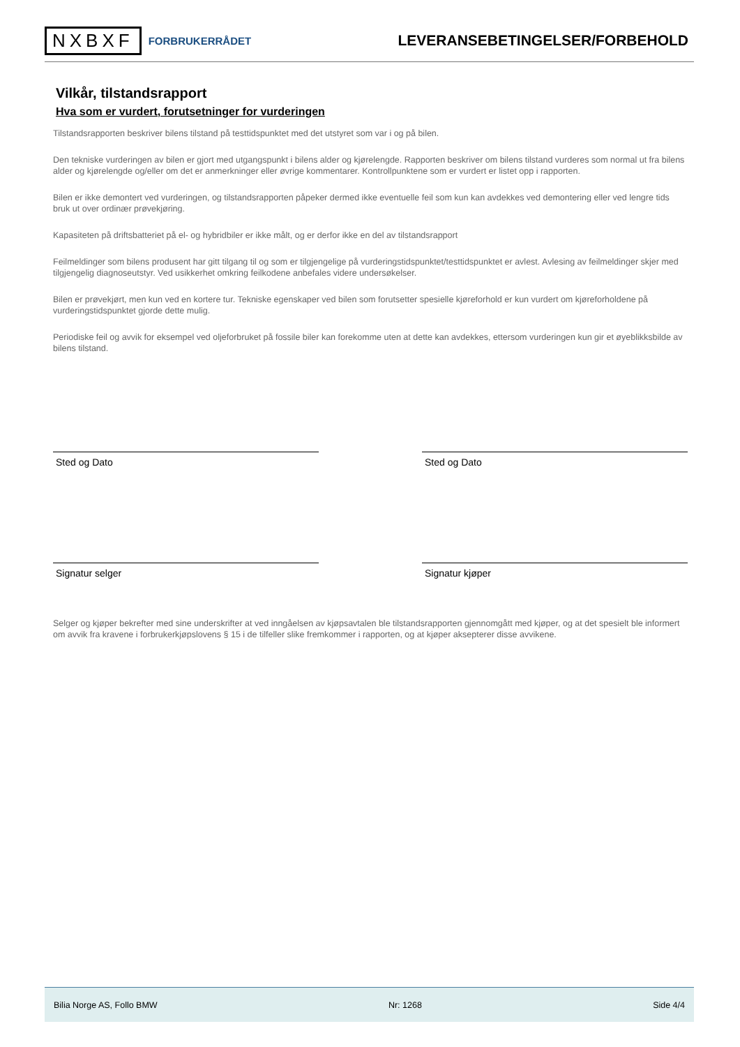NXBXF FORBRUKERRÅDET
LEVERANSEBETINGELSER/FORBEHOLD
Vilkår, tilstandsrapport
Hva som er vurdert, forutsetninger for vurderingen
Tilstandsrapporten beskriver bilens tilstand på testtidspunktet med det utstyret som var i og på bilen.
Den tekniske vurderingen av bilen er gjort med utgangspunkt i bilens alder og kjørelengde. Rapporten beskriver om bilens tilstand vurderes som normal ut fra bilens alder og kjørelengde og/eller om det er anmerkninger eller øvrige kommentarer. Kontrollpunktene som er vurdert er listet opp i rapporten.
Bilen er ikke demontert ved vurderingen, og tilstandsrapporten påpeker dermed ikke eventuelle feil som kun kan avdekkes ved demontering eller ved lengre tids bruk ut over ordinær prøvekjøring.
Kapasiteten på driftsbatteriet på el- og hybridbiler er ikke målt, og er derfor ikke en del av tilstandsrapport
Feilmeldinger som bilens produsent har gitt tilgang til og som er tilgjengelige på vurderingstidspunktet/testtidspunktet er avlest. Avlesing av feilmeldinger skjer med tilgjengelig diagnoseutstyr. Ved usikkerhet omkring feilkodene anbefales videre undersøkelser.
Bilen er prøvekjørt, men kun ved en kortere tur. Tekniske egenskaper ved bilen som forutsetter spesielle kjøreforhold er kun vurdert om kjøreforholdene på vurderingstidspunktet gjorde dette mulig.
Periodiske feil og avvik for eksempel ved oljeforbruket på fossile biler kan forekomme uten at dette kan avdekkes, ettersom vurderingen kun gir et øyeblikksbilde av bilens tilstand.
Sted og Dato
Signatur selger
Sted og Dato
Signatur kjøper
Selger og kjøper bekrefter med sine underskrifter at ved inngåelsen av kjøpsavtalen ble tilstandsrapporten gjennomgått med kjøper, og at det spesielt ble informert om avvik fra kravene i forbrukerkjøpslovens § 15 i de tilfeller slike fremkommer i rapporten, og at kjøper aksepterer disse avvikene.
Bilia Norge AS, Follo BMW Nr: 1268 Side 4/4